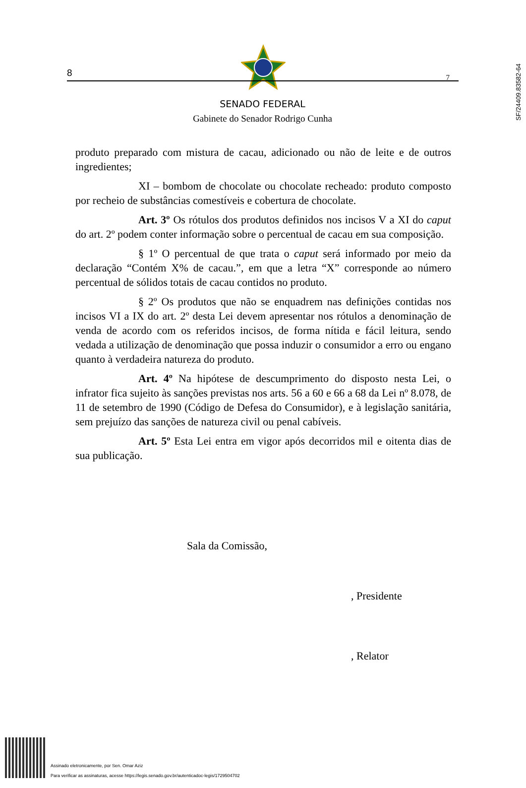SF/24409.83582-64
8
7
SENADO FEDERAL
Gabinete do Senador Rodrigo Cunha
produto preparado com mistura de cacau, adicionado ou não de leite e de outros ingredientes;
XI – bombom de chocolate ou chocolate recheado: produto composto por recheio de substâncias comestíveis e cobertura de chocolate.
Art. 3º Os rótulos dos produtos definidos nos incisos V a XI do caput do art. 2º podem conter informação sobre o percentual de cacau em sua composição.
§ 1º O percentual de que trata o caput será informado por meio da declaração “Contém X% de cacau.”, em que a letra “X” corresponde ao número percentual de sólidos totais de cacau contidos no produto.
§ 2º Os produtos que não se enquadrem nas definições contidas nos incisos VI a IX do art. 2º desta Lei devem apresentar nos rótulos a denominação de venda de acordo com os referidos incisos, de forma nítida e fácil leitura, sendo vedada a utilização de denominação que possa induzir o consumidor a erro ou engano quanto à verdadeira natureza do produto.
Art. 4º Na hipótese de descumprimento do disposto nesta Lei, o infrator fica sujeito às sanções previstas nos arts. 56 a 60 e 66 a 68 da Lei nº 8.078, de 11 de setembro de 1990 (Código de Defesa do Consumidor), e à legislação sanitária, sem prejuízo das sanções de natureza civil ou penal cabíveis.
Art. 5º Esta Lei entra em vigor após decorridos mil e oitenta dias de sua publicação.
Sala da Comissão,
, Presidente
, Relator
Assinado eletronicamente, por Sen. Omar Aziz
Para verificar as assinaturas, acesse https://legis.senado.gov.br/autenticadoc-legis/1729504702